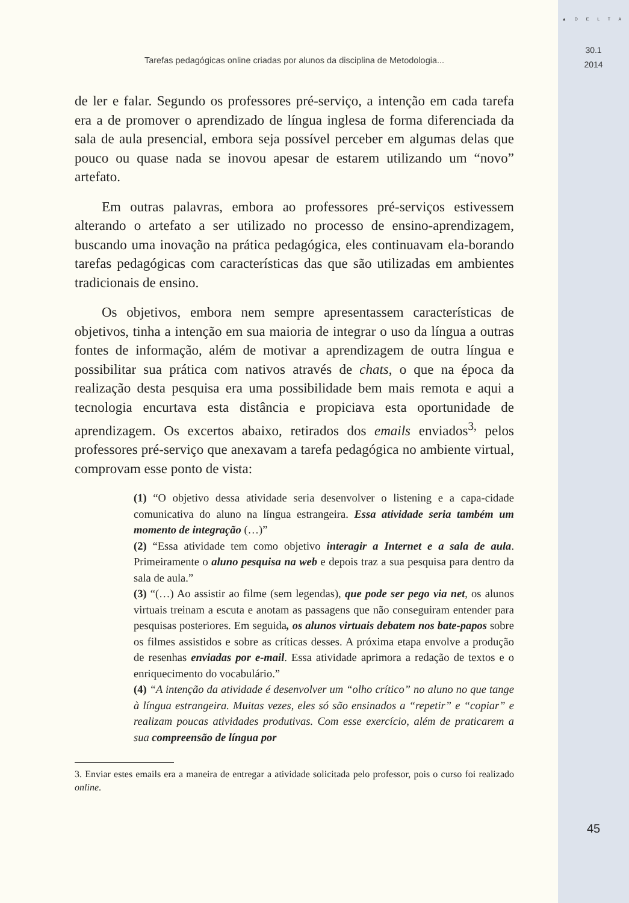▲ D E L T A
30.1
2014
Tarefas pedagógicas online criadas por alunos da disciplina de Metodologia...
de ler e falar. Segundo os professores pré-serviço, a intenção em cada tarefa era a de promover o aprendizado de língua inglesa de forma diferenciada da sala de aula presencial, embora seja possível perceber em algumas delas que pouco ou quase nada se inovou apesar de estarem utilizando um “novo” artefato.
Em outras palavras, embora ao professores pré-serviços estivessem alterando o artefato a ser utilizado no processo de ensino-aprendizagem, buscando uma inovação na prática pedagógica, eles continuavam ela-borando tarefas pedagógicas com características das que são utilizadas em ambientes tradicionais de ensino.
Os objetivos, embora nem sempre apresentassem características de objetivos, tinha a intenção em sua maioria de integrar o uso da língua a outras fontes de informação, além de motivar a aprendizagem de outra língua e possibilitar sua prática com nativos através de chats, o que na época da realização desta pesquisa era uma possibilidade bem mais remota e aqui a tecnologia encurtava esta distância e propiciava esta oportunidade de aprendizagem. Os excertos abaixo, retirados dos emails enviados<sup>3,</sup> pelos professores pré-serviço que anexavam a tarefa pedagógica no ambiente virtual, comprovam esse ponto de vista:
(1) “O objetivo dessa atividade seria desenvolver o listening e a capa-cidade comunicativa do aluno na língua estrangeira. Essa atividade seria também um momento de integração (…)”
(2) “Essa atividade tem como objetivo interagir a Internet e a sala de aula. Primeiramente o aluno pesquisa na web e depois traz a sua pesquisa para dentro da sala de aula.”
(3) “(…) Ao assistir ao filme (sem legendas), que pode ser pego via net, os alunos virtuais treinam a escuta e anotam as passagens que não conseguiram entender para pesquisas posteriores. Em seguida, os alunos virtuais debatem nos bate-papos sobre os filmes assistidos e sobre as críticas desses. A próxima etapa envolve a produção de resenhas enviadas por e-mail. Essa atividade aprimora a redação de textos e o enriquecimento do vocabulário.”
(4) “A intenção da atividade é desenvolver um “olho crítico” no aluno no que tange à língua estrangeira. Muitas vezes, eles só são ensinados a “repetir” e “copiar” e realizam poucas atividades produtivas. Com esse exercício, além de praticarem a sua compreensão de língua por
3. Enviar estes emails era a maneira de entregar a atividade solicitada pelo professor, pois o curso foi realizado online.
45